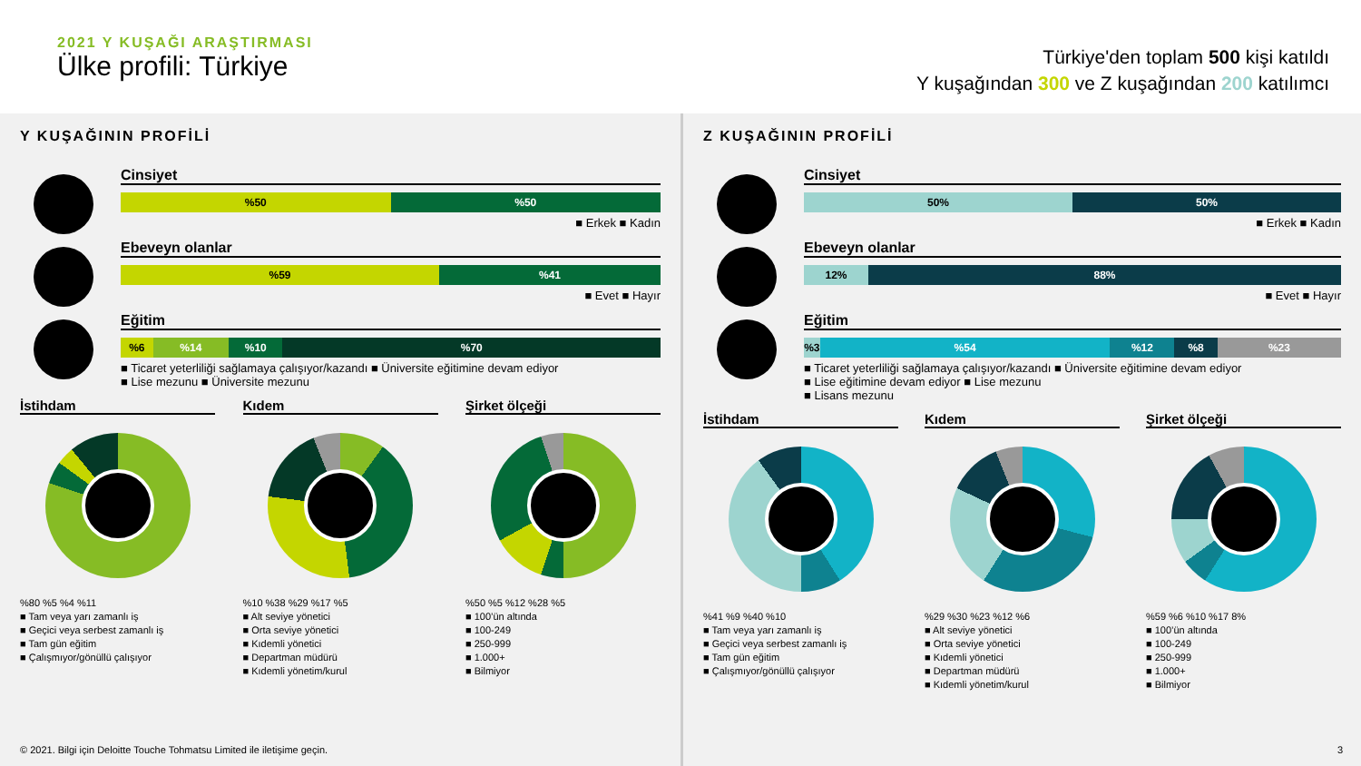2021 Y KUŞAĞI ARAŞTIRMASI
Ülke profili: Türkiye
Türkiye'den toplam 500 kişi katıldı
Y kuşağından 300 ve Z kuşağından 200 katılımcı
Y KUŞAĞININ PROFİLİ
Cinsiyet
%50 %50
■ Erkek ■ Kadın
Ebeveyn olanlar
%59 %41
■ Evet ■ Hayır
Eğitim
%6 %14 %10 %70
■ Ticaret yeterliliği sağlamaya çalışıyor/kazandı ■ Üniversite eğitimine devam ediyor
■ Lise mezunu ■ Üniversite mezunu
İstihdam
%80 %5 %4 %11
■ Tam veya yarı zamanlı iş
■ Geçici veya serbest zamanlı iş
■ Tam gün eğitim
■ Çalışmıyor/gönüllü çalışıyor
Kıdem
%10 %38 %29 %17 %5
■ Alt seviye yönetici
■ Orta seviye yönetici
■ Kıdemli yönetici
■ Departman müdürü
■ Kıdemli yönetim/kurul
Şirket ölçeği
%50 %5 %12 %28 %5
■ 100’ün altında
■ 100-249
■ 250-999
■ 1.000+
■ Bilmiyor
Z KUŞAĞININ PROFİLİ
Cinsiyet
50% 50%
■ Erkek ■ Kadın
Ebeveyn olanlar
12% 88%
■ Evet ■ Hayır
Eğitim
%3 %54 %12 %8 %23
■ Ticaret yeterliliği sağlamaya çalışıyor/kazandı ■ Üniversite eğitimine devam ediyor
■ Lise eğitimine devam ediyor ■ Lise mezunu
■ Lisans mezunu
İstihdam
%41 %9 %40 %10
■ Tam veya yarı zamanlı iş
■ Geçici veya serbest zamanlı iş
■ Tam gün eğitim
■ Çalışmıyor/gönüllü çalışıyor
Kıdem
%29 %30 %23 %12 %6
■ Alt seviye yönetici
■ Orta seviye yönetici
■ Kıdemli yönetici
■ Departman müdürü
■ Kıdemli yönetim/kurul
Şirket ölçeği
%59 %6 %10 %17 8%
■ 100’ün altında
■ 100-249
■ 250-999
■ 1.000+
■ Bilmiyor
© 2021. Bilgi için Deloitte Touche Tohmatsu Limited ile iletişime geçin.
3